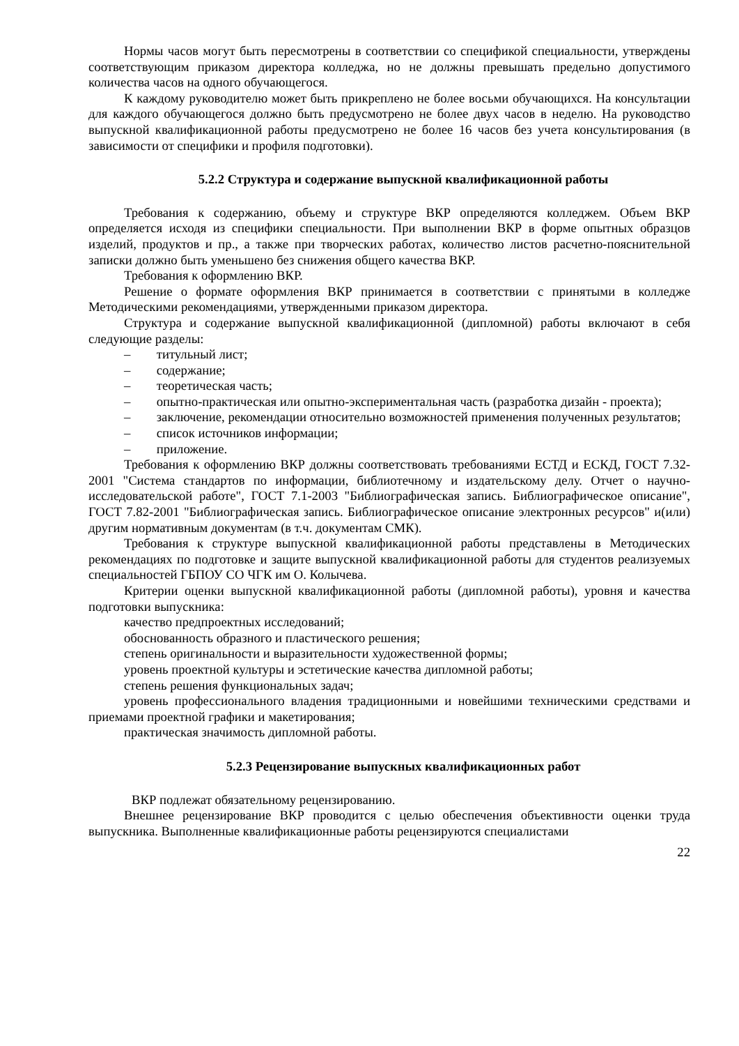Нормы часов могут быть пересмотрены в соответствии со спецификой специальности, утверждены соответствующим приказом директора колледжа, но не должны превышать предельно допустимого количества часов на одного обучающегося.
К каждому руководителю может быть прикреплено не более восьми обучающихся. На консультации для каждого обучающегося должно быть предусмотрено не более двух часов в неделю. На руководство выпускной квалификационной работы предусмотрено не более 16 часов без учета консультирования (в зависимости от специфики и профиля подготовки).
5.2.2 Структура и содержание выпускной квалификационной работы
Требования к содержанию, объему и структуре ВКР определяются колледжем. Объем ВКР определяется исходя из специфики специальности. При выполнении ВКР в форме опытных образцов изделий, продуктов и пр., а также при творческих работах, количество листов расчетно-пояснительной записки должно быть уменьшено без снижения общего качества ВКР.
Требования к оформлению ВКР.
Решение о формате оформления ВКР принимается в соответствии с принятыми в колледже Методическими рекомендациями, утвержденными приказом директора.
Структура и содержание выпускной квалификационной (дипломной) работы включают в себя следующие разделы:
– титульный лист;
– содержание;
– теоретическая часть;
– опытно-практическая или опытно-экспериментальная часть (разработка дизайн - проекта);
– заключение, рекомендации относительно возможностей применения полученных результатов;
– список источников информации;
– приложение.
Требования к оформлению ВКР должны соответствовать требованиями ЕСТД и ЕСКД, ГОСТ 7.32-2001 "Система стандартов по информации, библиотечному и издательскому делу. Отчет о научно-исследовательской работе", ГОСТ 7.1-2003 "Библиографическая запись. Библиографическое описание", ГОСТ 7.82-2001 "Библиографическая запись. Библиографическое описание электронных ресурсов" и(или) другим нормативным документам (в т.ч. документам СМК).
Требования к структуре выпускной квалификационной работы представлены в Методических рекомендациях по подготовке и защите выпускной квалификационной работы для студентов реализуемых специальностей ГБПОУ СО ЧГК им О. Колычева.
Критерии оценки выпускной квалификационной работы (дипломной работы), уровня и качества подготовки выпускника:
качество предпроектных исследований;
обоснованность образного и пластического решения;
степень оригинальности и выразительности художественной формы;
уровень проектной культуры и эстетические качества дипломной работы;
степень решения функциональных задач;
уровень профессионального владения традиционными и новейшими техническими средствами и приемами проектной графики и макетирования;
практическая значимость дипломной работы.
5.2.3 Рецензирование выпускных квалификационных работ
ВКР подлежат обязательному рецензированию.
Внешнее рецензирование ВКР проводится с целью обеспечения объективности оценки труда выпускника. Выполненные квалификационные работы рецензируются специалистами
22